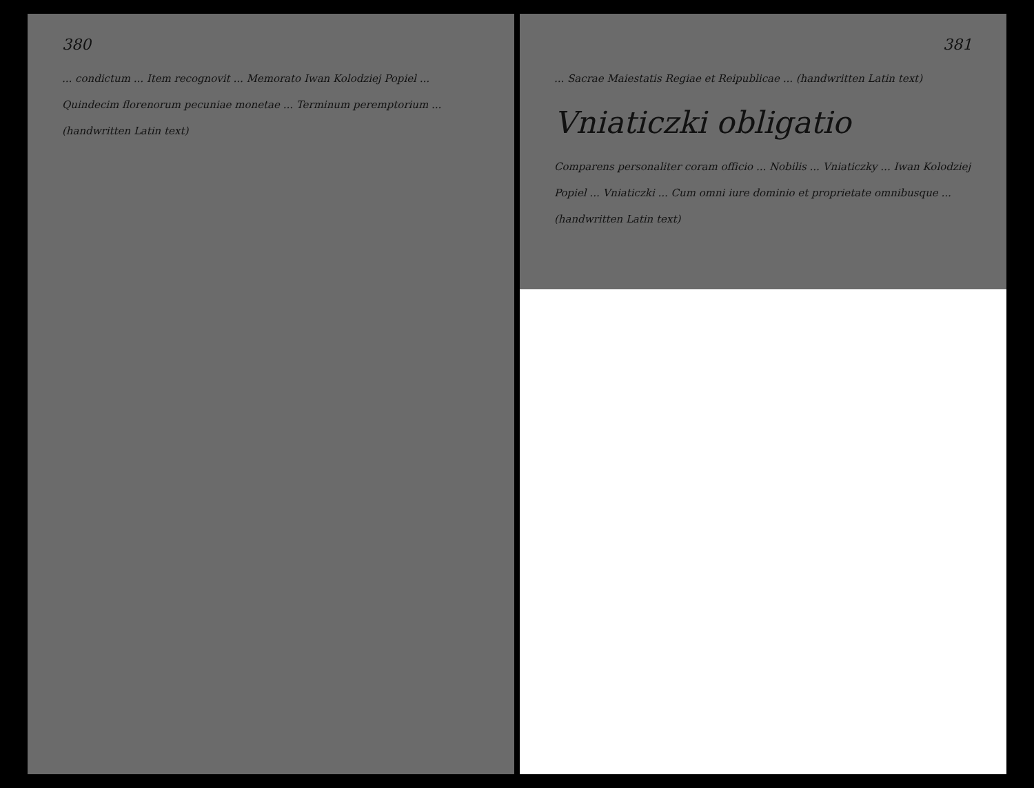380
... condictum ... Item recognovit ... Memorato Iwan Kolodziej Popiel ... Quindecim florenorum pecuniae monetae ... Terminum peremptorium ... (handwritten Latin text)
381
... Sacrae Maiestatis Regiae et Reipublicae ... (handwritten Latin text)
Vniaticzki obligatio
Comparens personaliter coram officio ... Nobilis ... Vniaticzky ... Iwan Kolodziej Popiel ... Vniaticzki ... Cum omni iure dominio et proprietate omnibusque ... (handwritten Latin text)